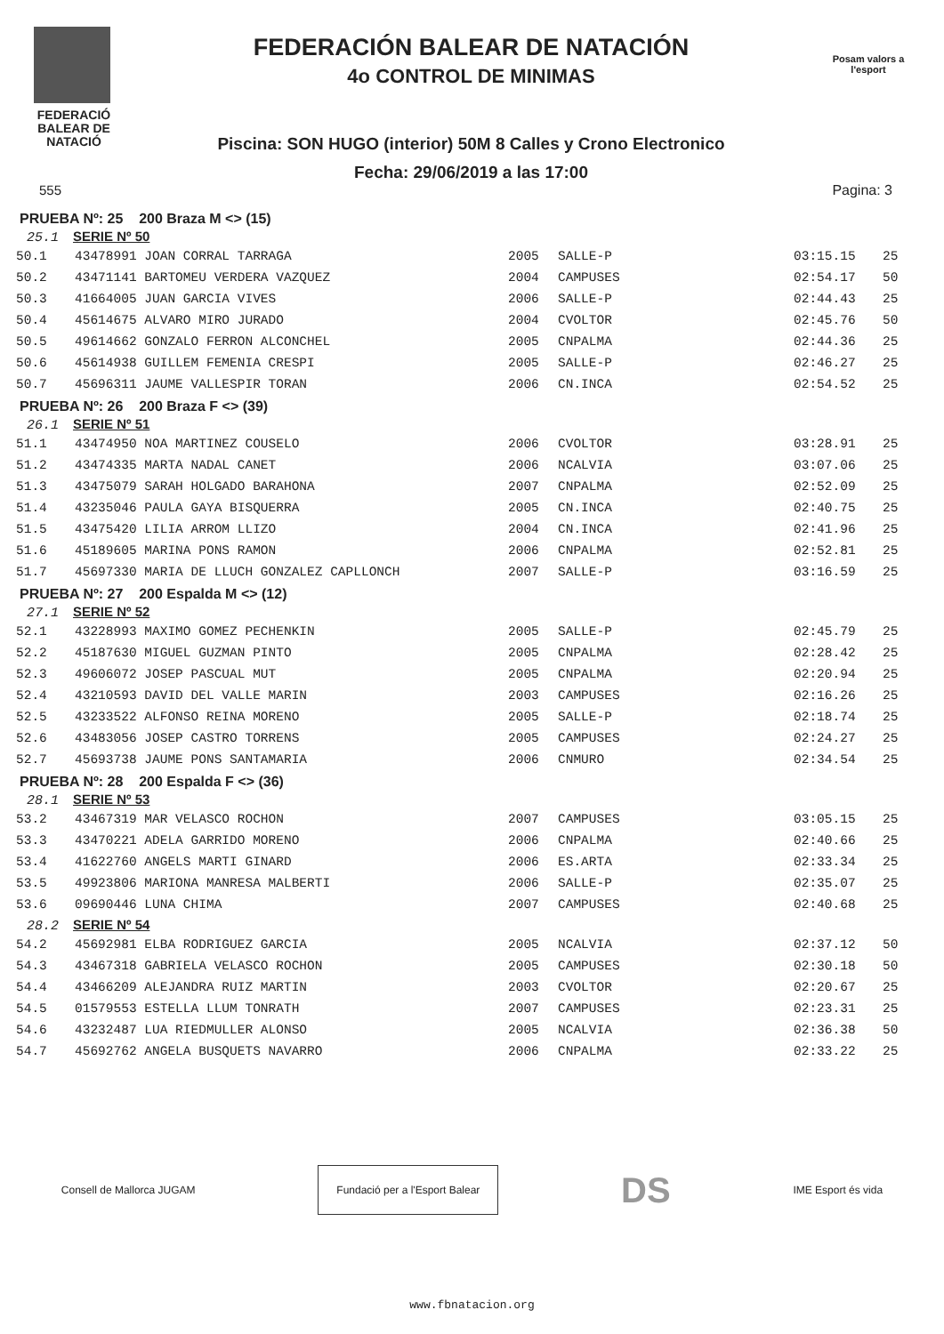FEDERACIÓ BALEAR DE NATACIÓ
FEDERACIÓN BALEAR DE NATACIÓN
4o CONTROL DE MINIMAS
Piscina: SON HUGO (interior) 50M 8 Calles y Crono Electronico
Fecha: 29/06/2019 a las 17:00
Posam valors a l'esport
555 Pagina: 3
PRUEBA Nº: 25 200 Braza M <> (15)
25.1 SERIE Nº 50
| 50.1 | 43478991 JOAN CORRAL TARRAGA | 2005 | SALLE-P | 03:15.15 | 25 |
| 50.2 | 43471141 BARTOMEU VERDERA VAZQUEZ | 2004 | CAMPUSES | 02:54.17 | 50 |
| 50.3 | 41664005 JUAN GARCIA VIVES | 2006 | SALLE-P | 02:44.43 | 25 |
| 50.4 | 45614675 ALVARO MIRO JURADO | 2004 | CVOLTOR | 02:45.76 | 50 |
| 50.5 | 49614662 GONZALO FERRON ALCONCHEL | 2005 | CNPALMA | 02:44.36 | 25 |
| 50.6 | 45614938 GUILLEM FEMENIA CRESPI | 2005 | SALLE-P | 02:46.27 | 25 |
| 50.7 | 45696311 JAUME VALLESPIR TORAN | 2006 | CN.INCA | 02:54.52 | 25 |
PRUEBA Nº: 26 200 Braza F <> (39)
26.1 SERIE Nº 51
| 51.1 | 43474950 NOA MARTINEZ COUSELO | 2006 | CVOLTOR | 03:28.91 | 25 |
| 51.2 | 43474335 MARTA NADAL CANET | 2006 | NCALVIA | 03:07.06 | 25 |
| 51.3 | 43475079 SARAH HOLGADO BARAHONA | 2007 | CNPALMA | 02:52.09 | 25 |
| 51.4 | 43235046 PAULA GAYA BISQUERRA | 2005 | CN.INCA | 02:40.75 | 25 |
| 51.5 | 43475420 LILIA ARROM LLIZO | 2004 | CN.INCA | 02:41.96 | 25 |
| 51.6 | 45189605 MARINA PONS RAMON | 2006 | CNPALMA | 02:52.81 | 25 |
| 51.7 | 45697330 MARIA DE LLUCH GONZALEZ CAPLLONCH | 2007 | SALLE-P | 03:16.59 | 25 |
PRUEBA Nº: 27 200 Espalda M <> (12)
27.1 SERIE Nº 52
| 52.1 | 43228993 MAXIMO GOMEZ PECHENKIN | 2005 | SALLE-P | 02:45.79 | 25 |
| 52.2 | 45187630 MIGUEL GUZMAN PINTO | 2005 | CNPALMA | 02:28.42 | 25 |
| 52.3 | 49606072 JOSEP PASCUAL MUT | 2005 | CNPALMA | 02:20.94 | 25 |
| 52.4 | 43210593 DAVID DEL VALLE MARIN | 2003 | CAMPUSES | 02:16.26 | 25 |
| 52.5 | 43233522 ALFONSO REINA MORENO | 2005 | SALLE-P | 02:18.74 | 25 |
| 52.6 | 43483056 JOSEP CASTRO TORRENS | 2005 | CAMPUSES | 02:24.27 | 25 |
| 52.7 | 45693738 JAUME PONS SANTAMARIA | 2006 | CNMURO | 02:34.54 | 25 |
PRUEBA Nº: 28 200 Espalda F <> (36)
28.1 SERIE Nº 53
| 53.2 | 43467319 MAR VELASCO ROCHON | 2007 | CAMPUSES | 03:05.15 | 25 |
| 53.3 | 43470221 ADELA GARRIDO MORENO | 2006 | CNPALMA | 02:40.66 | 25 |
| 53.4 | 41622760 ANGELS MARTI GINARD | 2006 | ES.ARTA | 02:33.34 | 25 |
| 53.5 | 49923806 MARIONA MANRESA MALBERTI | 2006 | SALLE-P | 02:35.07 | 25 |
| 53.6 | 09690446 LUNA CHIMA | 2007 | CAMPUSES | 02:40.68 | 25 |
28.2 SERIE Nº 54
| 54.2 | 45692981 ELBA RODRIGUEZ GARCIA | 2005 | NCALVIA | 02:37.12 | 50 |
| 54.3 | 43467318 GABRIELA VELASCO ROCHON | 2005 | CAMPUSES | 02:30.18 | 50 |
| 54.4 | 43466209 ALEJANDRA RUIZ MARTIN | 2003 | CVOLTOR | 02:20.67 | 25 |
| 54.5 | 01579553 ESTELLA LLUM TONRATH | 2007 | CAMPUSES | 02:23.31 | 25 |
| 54.6 | 43232487 LUA RIEDMULLER ALONSO | 2005 | NCALVIA | 02:36.38 | 50 |
| 54.7 | 45692762 ANGELA BUSQUETS NAVARRO | 2006 | CNPALMA | 02:33.22 | 25 |
Consell de Mallorca JUGAM
Fundació per a l'Esport Balear
DS IME Esport és vida
www.fbnatacion.org